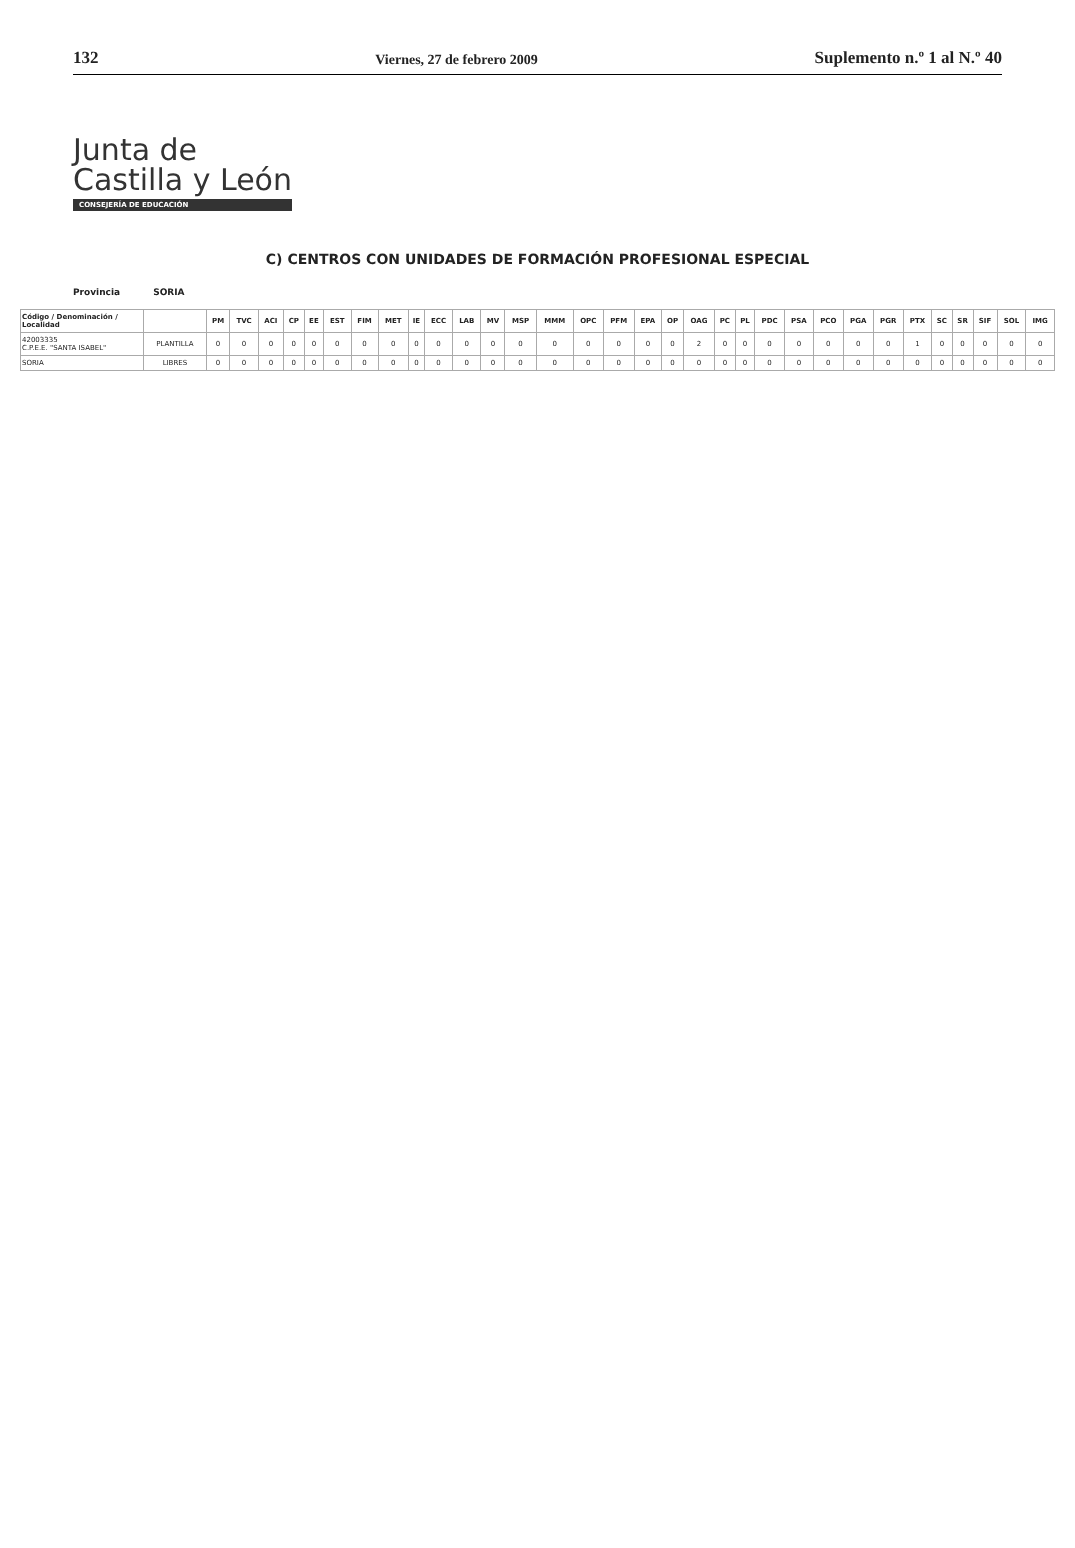132
Viernes, 27 de febrero 2009
Suplemento n.º 1 al N.º 40
Junta de
Castilla y León
CONSEJERÍA DE EDUCACIÓN
C) CENTROS CON UNIDADES DE FORMACIÓN PROFESIONAL ESPECIAL
Provincia SORIA
| Código / Denominación / Localidad | | PM | TVC | ACI | CP | EE | EST | FIM | MET | IE | ECC | LAB | MV | MSP | MMM | OPC | PFM | EPA | OP | OAG | PC | PL | PDC | PSA | PCO | PGA | PGR | PTX | SC | SR | SIF | SOL | IMG |
| --- | --- | --- | --- | --- | --- | --- | --- | --- | --- | --- | --- | --- | --- | --- | --- | --- | --- | --- | --- | --- | --- | --- | --- | --- | --- | --- | --- | --- | --- | --- | --- | --- | --- |
| 42003335 C.P.E.E. "SANTA ISABEL" | PLANTILLA | 0 | 0 | 0 | 0 | 0 | 0 | 0 | 0 | 0 | 0 | 0 | 0 | 0 | 0 | 0 | 0 | 0 | 0 | 2 | 0 | 0 | 0 | 0 | 0 | 0 | 0 | 1 | 0 | 0 | 0 | 0 | 0 |
| SORIA | LIBRES | 0 | 0 | 0 | 0 | 0 | 0 | 0 | 0 | 0 | 0 | 0 | 0 | 0 | 0 | 0 | 0 | 0 | 0 | 0 | 0 | 0 | 0 | 0 | 0 | 0 | 0 | 0 | 0 | 0 | 0 | 0 | 0 |